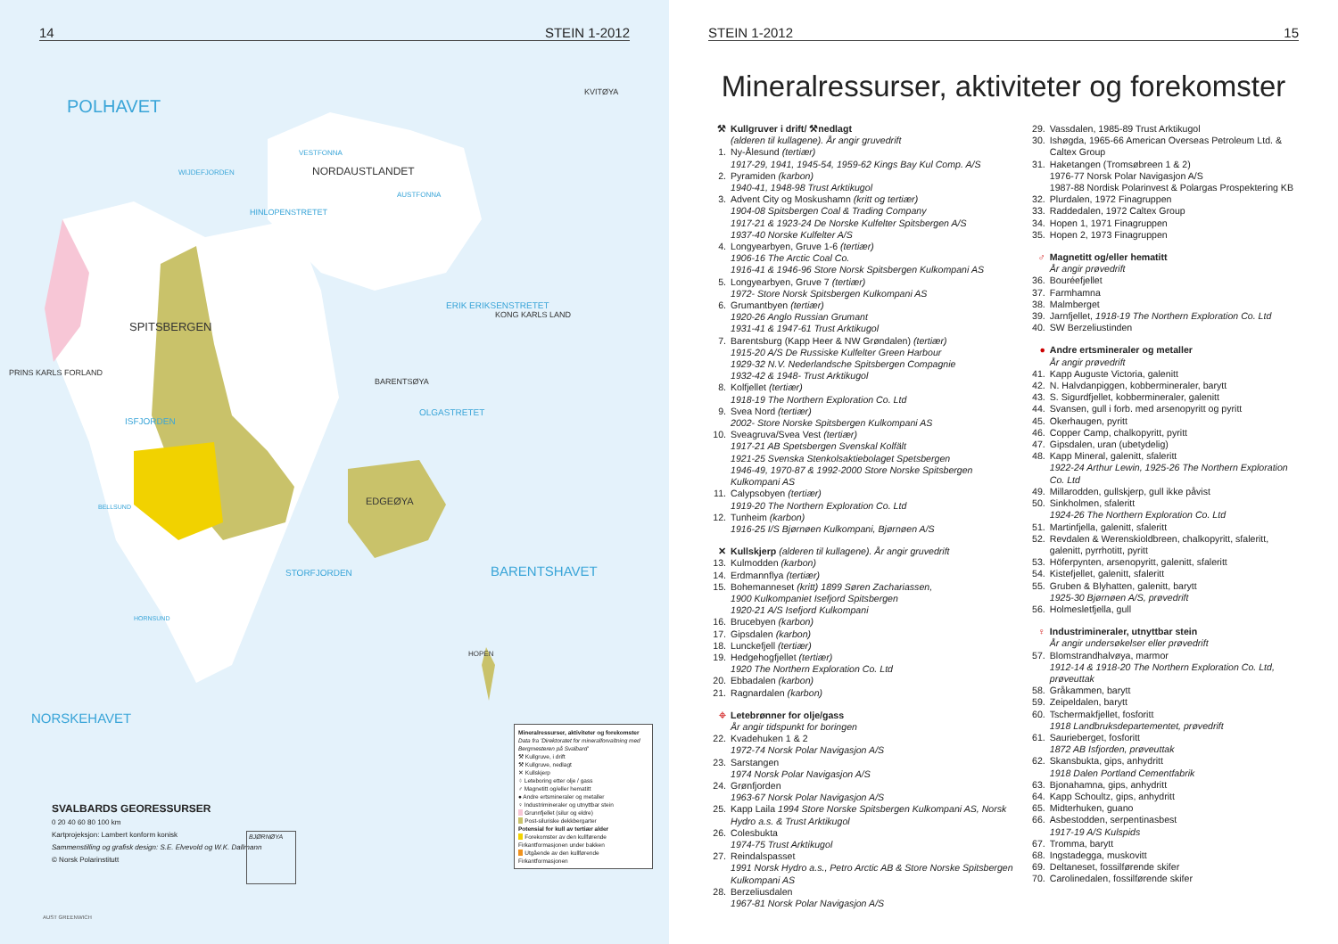14 STEIN 1-2012
POLHAVET
NORDAUSTLANDET
VESTFONNA
AUSTFONNA
KVITØYA
SPITSBERGEN
PRINS KARLS FORLAND
BARENTSØYA
EDGEØYA
KONG KARLS LAND
ERIK ERIKSENSTRETET
OLGASTRETET
HINLOPENSTRETET
WIJDEFJORDEN
ISFJORDEN
BELLSUND
HORNSUND
STORFJORDEN
BARENTSHAVET
NORSKEHAVET
HOPEN
AUST GREENWICH
SVALBARDS GEORESSURSER
0 20 40 60 80 100 km
Kartprojeksjon: Lambert konform konisk
Sammenstilling og grafisk design: S.E. Elvevold og W.K. Dallmann
© Norsk Polarinstitutt
Mineralressurser, aktiviteter og forekomster
Data fra 'Direktoratet for mineralforvaltning med Bergmesteren på Svalbard'
⚒ Kullgruve, i drift
⚒ Kullgruve, nedlagt
✕ Kullskjerp
⌖ Leteboring etter olje / gass
♂ Magnetitt og/eller hematitt
● Andre ertsmineraler og metaller
♀ Industrimineraler og utnyttbar stein
Grunnfjellet (silur og eldre)
Post-siluriske dekkbergarter
Potensial for kull av tertiær alder
Forekomster av den kullførende Firkantformasjonen under bakken
Utgående av den kullførende Firkantformasjonen
BJØRNØYA
STEIN 1-2012 15
Mineralressurser, aktiviteter og forekomster
⚒ Kullgruver i drift/ ⚒nedlagt
(alderen til kullagene). År angir gruvedrift
1. Ny-Ålesund (tertiær)
1917-29, 1941, 1945-54, 1959-62 Kings Bay Kul Comp. A/S
2. Pyramiden (karbon)
1940-41, 1948-98 Trust Arktikugol
3. Advent City og Moskushamn (kritt og tertiær)
1904-08 Spitsbergen Coal & Trading Company
1917-21 & 1923-24 De Norske Kulfelter Spitsbergen A/S
1937-40 Norske Kulfelter A/S
4. Longyearbyen, Gruve 1-6 (tertiær)
1906-16 The Arctic Coal Co.
1916-41 & 1946-96 Store Norsk Spitsbergen Kulkompani AS
5. Longyearbyen, Gruve 7 (tertiær)
1972- Store Norsk Spitsbergen Kulkompani AS
6. Grumantbyen (tertiær)
1920-26 Anglo Russian Grumant
1931-41 & 1947-61 Trust Arktikugol
7. Barentsburg (Kapp Heer & NW Grøndalen) (tertiær)
1915-20 A/S De Russiske Kulfelter Green Harbour
1929-32 N.V. Nederlandsche Spitsbergen Compagnie
1932-42 & 1948- Trust Arktikugol
8. Kolfjellet (tertiær)
1918-19 The Northern Exploration Co. Ltd
9. Svea Nord (tertiær)
2002- Store Norske Spitsbergen Kulkompani AS
10. Sveagruva/Svea Vest (tertiær)
1917-21 AB Spetsbergen Svenskal Kolfält
1921-25 Svenska Stenkolsaktiebolaget Spetsbergen
1946-49, 1970-87 & 1992-2000 Store Norske Spitsbergen Kulkompani AS
11. Calypsobyen (tertiær)
1919-20 The Northern Exploration Co. Ltd
12. Tunheim (karbon)
1916-25 I/S Bjørnøen Kulkompani, Bjørnøen A/S
✕ Kullskjerp (alderen til kullagene). År angir gruvedrift
13. Kulmodden (karbon)
14. Erdmannflya (tertiær)
15. Bohemanneset (kritt) 1899 Søren Zachariassen,
1900 Kulkompaniet Isefjord Spitsbergen
1920-21 A/S Isefjord Kulkompani
16. Brucebyen (karbon)
17. Gipsdalen (karbon)
18. Lunckefjell (tertiær)
19. Hedgehogfjellet (tertiær)
1920 The Northern Exploration Co. Ltd
20. Ebbadalen (karbon)
21. Ragnardalen (karbon)
⌖ Letebrønner for olje/gass
År angir tidspunkt for boringen
22. Kvadehuken 1 & 2
1972-74 Norsk Polar Navigasjon A/S
23. Sarstangen
1974 Norsk Polar Navigasjon A/S
24. Grønfjorden
1963-67 Norsk Polar Navigasjon A/S
25. Kapp Laila 1994 Store Norske Spitsbergen Kulkompani AS, Norsk Hydro a.s. & Trust Arktikugol
26. Colesbukta
1974-75 Trust Arktikugol
27. Reindalspasset
1991 Norsk Hydro a.s., Petro Arctic AB & Store Norske Spitsbergen Kulkompani AS
28. Berzeliusdalen
1967-81 Norsk Polar Navigasjon A/S
29. Vassdalen, 1985-89 Trust Arktikugol
30. Ishøgda, 1965-66 American Overseas Petroleum Ltd. & Caltex Group
31. Haketangen (Tromsøbreen 1 & 2)
1976-77 Norsk Polar Navigasjon A/S
1987-88 Nordisk Polarinvest & Polargas Prospektering KB
32. Plurdalen, 1972 Finagruppen
33. Raddedalen, 1972 Caltex Group
34. Hopen 1, 1971 Finagruppen
35. Hopen 2, 1973 Finagruppen
♂ Magnetitt og/eller hematitt
År angir prøvedrift
36. Bouréefjellet
37. Farmhamna
38. Malmberget
39. Jarnfjellet, 1918-19 The Northern Exploration Co. Ltd
40. SW Berzeliustinden
● Andre ertsmineraler og metaller
År angir prøvedrift
41. Kapp Auguste Victoria, galenitt
42. N. Halvdanpiggen, kobbermineraler, barytt
43. S. Sigurdfjellet, kobbermineraler, galenitt
44. Svansen, gull i forb. med arsenopyritt og pyritt
45. Okerhaugen, pyritt
46. Copper Camp, chalkopyritt, pyritt
47. Gipsdalen, uran (ubetydelig)
48. Kapp Mineral, galenitt, sfaleritt
1922-24 Arthur Lewin, 1925-26 The Northern Exploration Co. Ltd
49. Millarodden, gullskjerp, gull ikke påvist
50. Sinkholmen, sfaleritt
1924-26 The Northern Exploration Co. Ltd
51. Martinfjella, galenitt, sfaleritt
52. Revdalen & Werenskioldbreen, chalkopyritt, sfaleritt, galenitt, pyrrhotitt, pyritt
53. Höferpynten, arsenopyritt, galenitt, sfaleritt
54. Kistefjellet, galenitt, sfaleritt
55. Gruben & Blyhatten, galenitt, barytt
1925-30 Bjørnøen A/S, prøvedrift
56. Holmesletfjella, gull
♀ Industrimineraler, utnyttbar stein
År angir undersøkelser eller prøvedrift
57. Blomstrandhalvøya, marmor
1912-14 & 1918-20 The Northern Exploration Co. Ltd, prøveuttak
58. Gråkammen, barytt
59. Zeipeldalen, barytt
60. Tschermakfjellet, fosforitt
1918 Landbruksdepartementet, prøvedrift
61. Saurieberget, fosforitt
1872 AB Isfjorden, prøveuttak
62. Skansbukta, gips, anhydritt
1918 Dalen Portland Cementfabrik
63. Bjonahamna, gips, anhydritt
64. Kapp Schoultz, gips, anhydritt
65. Midterhuken, guano
66. Asbestodden, serpentinasbest
1917-19 A/S Kulspids
67. Tromma, barytt
68. Ingstadegga, muskovitt
69. Deltaneset, fossilførende skifer
70. Carolinedalen, fossilførende skifer